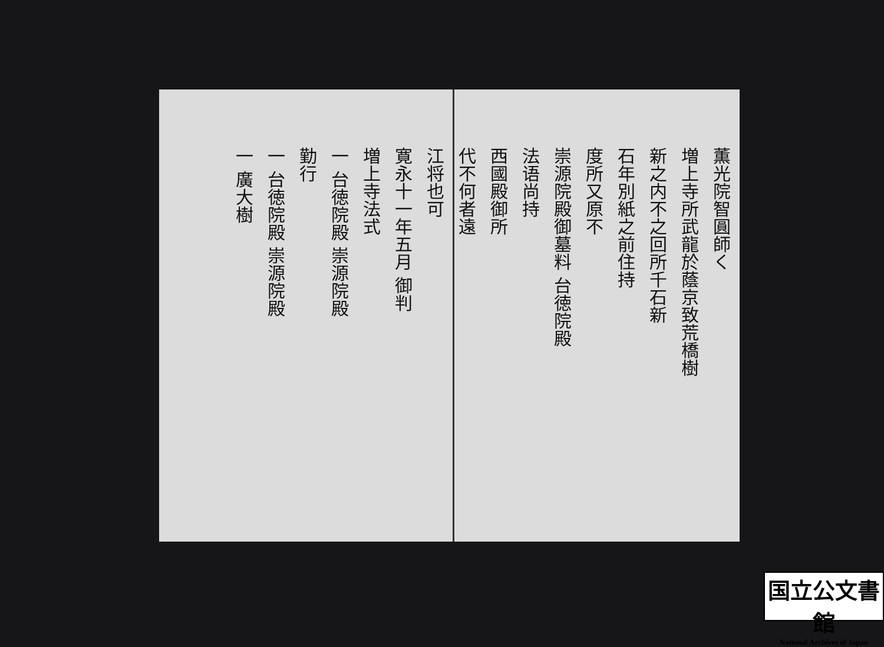薫光院智圓師く
増上寺所武龍於蔭京致荒橋樹
新之内不之回所千石新
石年別紙之前住持
度所又原不
崇源院殿御墓料 台徳院殿
法语尚持
西國殿御所
代不何者遠
江将也可
寛永十一年五月 御判
増上寺法式
一 台徳院殿 崇源院殿
勤行
一 台徳院殿 崇源院殿
一 廣大樹
国立公文書館
National Archives of Japan